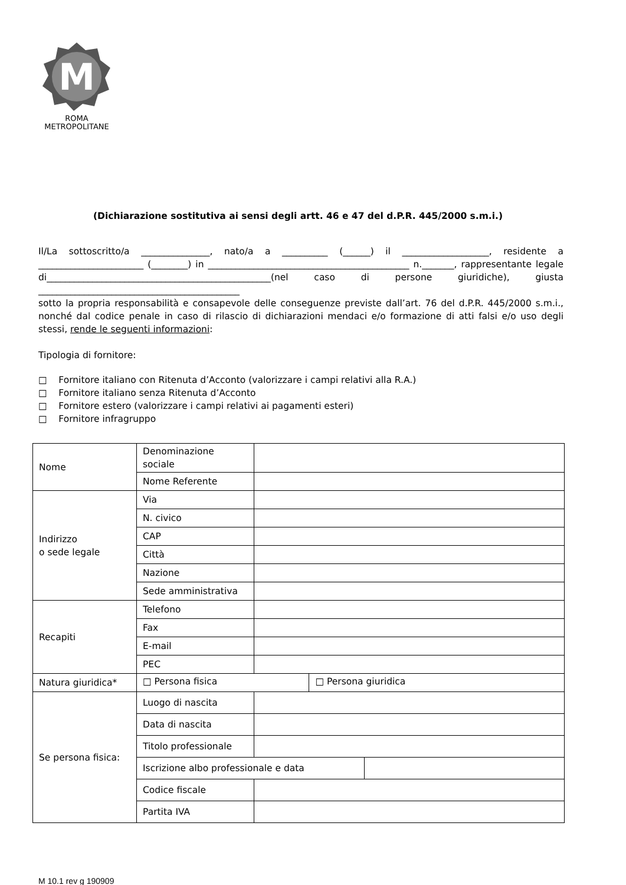M
ROMA
METROPOLITANE
(Dichiarazione sostitutiva ai sensi degli artt. 46 e 47 del d.P.R. 445/2000 s.m.i.)
Il/La sottoscritto/a _______________, nato/a a __________ (______) il ___________________, residente a _______________________ (________) in ____________________________________________ n._______, rappresentante legale di_________________________________________________(nel caso di persone giuridiche), giusta ____________________________________________
sotto la propria responsabilità e consapevole delle conseguenze previste dall’art. 76 del d.P.R. 445/2000 s.m.i., nonché dal codice penale in caso di rilascio di dichiarazioni mendaci e/o formazione di atti falsi e/o uso degli stessi, rende le seguenti informazioni:
Tipologia di fornitore:
□ Fornitore italiano con Ritenuta d’Acconto (valorizzare i campi relativi alla R.A.)
□ Fornitore italiano senza Ritenuta d’Acconto
□ Fornitore estero (valorizzare i campi relativi ai pagamenti esteri)
□ Fornitore infragruppo
| Nome | Denominazione sociale | | | |
| | Nome Referente | | | |
| Indirizzo o sede legale | Via | | | |
| | N. civico | | | |
| | CAP | | | |
| | Città | | | |
| | Nazione | | | |
| | Sede amministrativa | | | |
| Recapiti | Telefono | | | |
| | Fax | | | |
| | E-mail | | | |
| | PEC | | | |
| Natura giuridica* | □ Persona fisica | | □ Persona giuridica | |
| Se persona fisica: | Luogo di nascita | | | |
| | Data di nascita | | | |
| | Titolo professionale | | | |
| | Iscrizione albo professionale e data | | | |
| | Codice fiscale | | | |
| | Partita IVA | | | |
M 10.1 rev g 190909